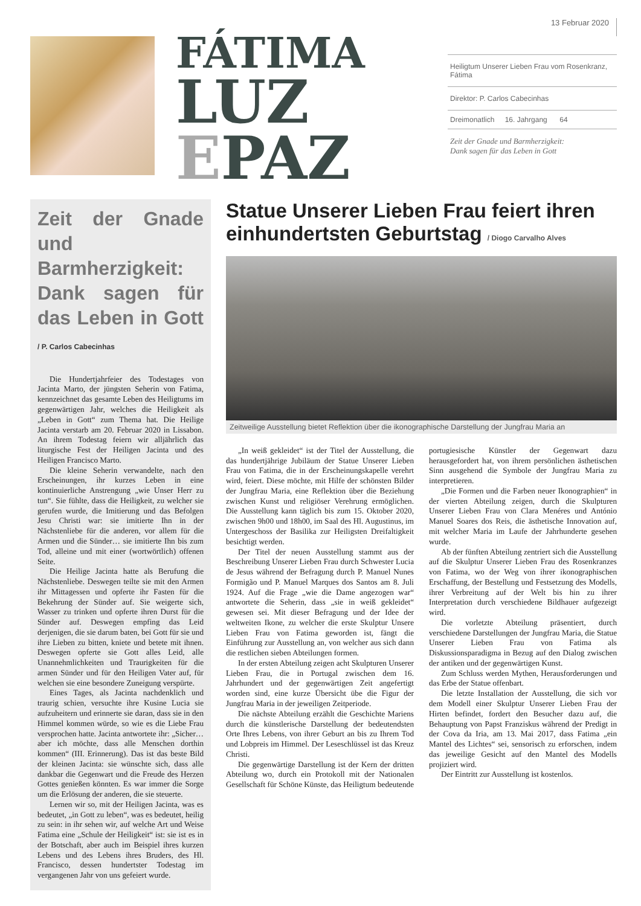FÁTIMA
LUZ
EPAZ
13 Februar 2020
Heiligtum Unserer Lieben Frau vom Rosenkranz, Fátima
Direktor: P. Carlos Cabecinhas
Dreimonatlich 16. Jahrgang 64
Zeit der Gnade und Barmherzigkeit:
Dank sagen für das Leben in Gott
Zeit der Gnade und Barmherzigkeit: Dank sagen für das Leben in Gott / P. Carlos Cabecinhas
Die Hundertjahrfeier des Todestages von Jacinta Marto, der jüngsten Seherin von Fatima, kennzeichnet das gesamte Leben des Heiligtums im gegenwärtigen Jahr, welches die Heiligkeit als „Leben in Gott“ zum Thema hat. Die Heilige Jacinta verstarb am 20. Februar 2020 in Lissabon. An ihrem Todestag feiern wir alljährlich das liturgische Fest der Heiligen Jacinta und des Heiligen Francisco Marto.
Die kleine Seherin verwandelte, nach den Erscheinungen, ihr kurzes Leben in eine kontinuierliche Anstrengung „wie Unser Herr zu tun“. Sie fühlte, dass die Heiligkeit, zu welcher sie gerufen wurde, die Imitierung und das Befolgen Jesu Christi war: sie imitierte Ihn in der Nächstenliebe für die anderen, vor allem für die Armen und die Sünder… sie imitierte Ihn bis zum Tod, alleine und mit einer (wortwörtlich) offenen Seite.
Die Heilige Jacinta hatte als Berufung die Nächstenliebe. Deswegen teilte sie mit den Armen ihr Mittagessen und opferte ihr Fasten für die Bekehrung der Sünder auf. Sie weigerte sich, Wasser zu trinken und opferte ihren Durst für die Sünder auf. Deswegen empfing das Leid derjenigen, die sie darum baten, bei Gott für sie und ihre Lieben zu bitten, kniete und betete mit ihnen. Deswegen opferte sie Gott alles Leid, alle Unannehmlichkeiten und Traurigkeiten für die armen Sünder und für den Heiligen Vater auf, für welchen sie eine besondere Zuneigung verspürte.
Eines Tages, als Jacinta nachdenklich und traurig schien, versuchte ihre Kusine Lucia sie aufzuheitern und erinnerte sie daran, dass sie in den Himmel kommen würde, so wie es die Liebe Frau versprochen hatte. Jacinta antwortete ihr: „Sicher… aber ich möchte, dass alle Menschen dorthin kommen“ (III. Erinnerung). Das ist das beste Bild der kleinen Jacinta: sie wünschte sich, dass alle dankbar die Gegenwart und die Freude des Herzen Gottes genießen könnten. Es war immer die Sorge um die Erlösung der anderen, die sie steuerte.
Lernen wir so, mit der Heiligen Jacinta, was es bedeutet, „in Gott zu leben“, was es bedeutet, heilig zu sein: in ihr sehen wir, auf welche Art und Weise Fatima eine „Schule der Heiligkeit“ ist: sie ist es in der Botschaft, aber auch im Beispiel ihres kurzen Lebens und des Lebens ihres Bruders, des Hl. Francisco, dessen hundertster Todestag im vergangenen Jahr von uns gefeiert wurde.
Statue Unserer Lieben Frau feiert ihren einhundertsten Geburtstag / Diogo Carvalho Alves
Zeitweilige Ausstellung bietet Reflektion über die ikonographische Darstellung der Jungfrau Maria an
„In weiß gekleidet“ ist der Titel der Ausstellung, die das hundertjährige Jubiläum der Statue Unserer Lieben Frau von Fatima, die in der Erscheinungskapelle verehrt wird, feiert. Diese möchte, mit Hilfe der schönsten Bilder der Jungfrau Maria, eine Reflektion über die Beziehung zwischen Kunst und religiöser Verehrung ermöglichen. Die Ausstellung kann täglich bis zum 15. Oktober 2020, zwischen 9h00 und 18h00, im Saal des Hl. Augustinus, im Untergeschoss der Basilika zur Heiligsten Dreifaltigkeit besichtigt werden.
Der Titel der neuen Ausstellung stammt aus der Beschreibung Unserer Lieben Frau durch Schwester Lucia de Jesus während der Befragung durch P. Manuel Nunes Formigão und P. Manuel Marques dos Santos am 8. Juli 1924. Auf die Frage „wie die Dame angezogen war“ antwortete die Seherin, dass „sie in weiß gekleidet“ gewesen sei. Mit dieser Befragung und der Idee der weltweiten Ikone, zu welcher die erste Skulptur Unsere Lieben Frau von Fatima geworden ist, fängt die Einführung zur Ausstellung an, von welcher aus sich dann die restlichen sieben Abteilungen formen.
In der ersten Abteilung zeigen acht Skulpturen Unserer Lieben Frau, die in Portugal zwischen dem 16. Jahrhundert und der gegenwärtigen Zeit angefertigt worden sind, eine kurze Übersicht übe die Figur der Jungfrau Maria in der jeweiligen Zeitperiode.
Die nächste Abteilung erzählt die Geschichte Mariens durch die künstlerische Darstellung der bedeutendsten Orte Ihres Lebens, von ihrer Geburt an bis zu Ihrem Tod und Lobpreis im Himmel. Der Leseschlüssel ist das Kreuz Christi.
Die gegenwärtige Darstellung ist der Kern der dritten Abteilung wo, durch ein Protokoll mit der Nationalen Gesellschaft für Schöne Künste, das Heiligtum bedeutende portugiesische Künstler der Gegenwart dazu herausgefordert hat, von ihrem persönlichen ästhetischen Sinn ausgehend die Symbole der Jungfrau Maria zu interpretieren.
„Die Formen und die Farben neuer Ikonographien“ in der vierten Abteilung zeigen, durch die Skulpturen Unserer Lieben Frau von Clara Menéres und António Manuel Soares dos Reis, die ästhetische Innovation auf, mit welcher Maria im Laufe der Jahrhunderte gesehen wurde.
Ab der fünften Abteilung zentriert sich die Ausstellung auf die Skulptur Unserer Lieben Frau des Rosenkranzes von Fatima, wo der Weg von ihrer ikonographischen Erschaffung, der Bestellung und Festsetzung des Modells, ihrer Verbreitung auf der Welt bis hin zu ihrer Interpretation durch verschiedene Bildhauer aufgezeigt wird.
Die vorletzte Abteilung präsentiert, durch verschiedene Darstellungen der Jungfrau Maria, die Statue Unserer Lieben Frau von Fatima als Diskussionsparadigma in Bezug auf den Dialog zwischen der antiken und der gegenwärtigen Kunst.
Zum Schluss werden Mythen, Herausforderungen und das Erbe der Statue offenbart.
Die letzte Installation der Ausstellung, die sich vor dem Modell einer Skulptur Unserer Lieben Frau der Hirten befindet, fordert den Besucher dazu auf, die Behauptung von Papst Franziskus während der Predigt in der Cova da Iria, am 13. Mai 2017, dass Fatima „ein Mantel des Lichtes“ sei, sensorisch zu erforschen, indem das jeweilige Gesicht auf den Mantel des Modells projiziert wird.
Der Eintritt zur Ausstellung ist kostenlos.